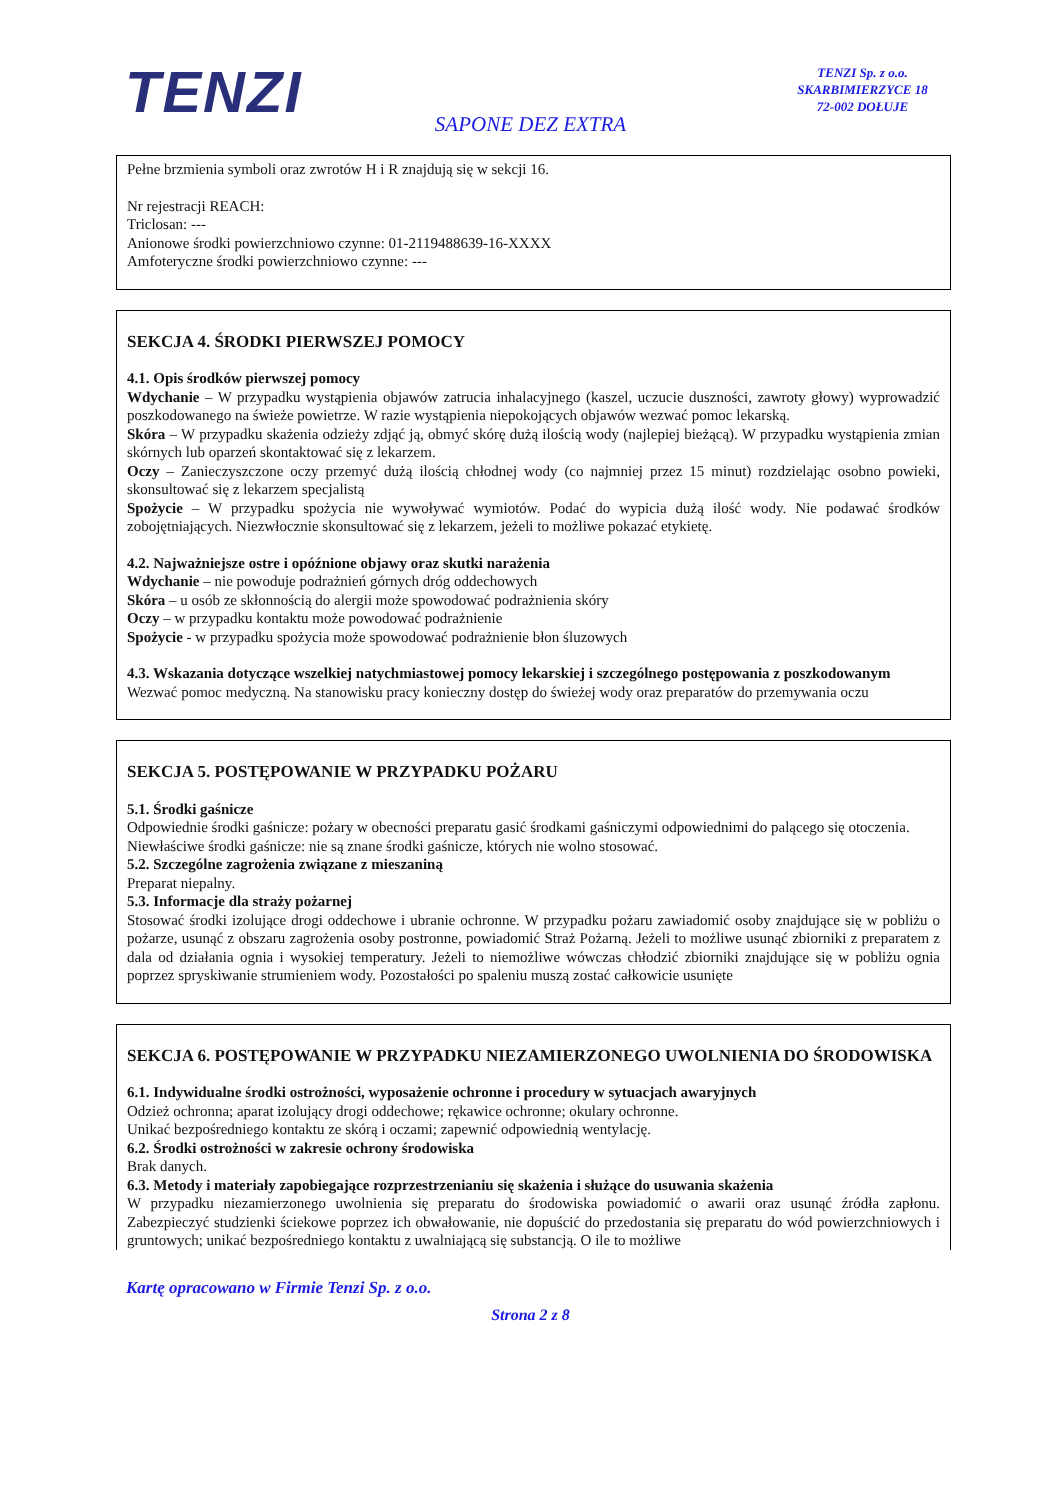TENZI
TENZI Sp. z o.o.
SKARBIMIERZYCE 18
72-002 DOŁUJE
SAPONE DEZ EXTRA
Pełne brzmienia symboli oraz zwrotów H i R znajdują się w sekcji 16.
Nr rejestracji REACH:
Triclosan: ---
Anionowe środki powierzchniowo czynne: 01-2119488639-16-XXXX
Amfoteryczne środki powierzchniowo czynne: ---
SEKCJA 4. ŚRODKI PIERWSZEJ POMOCY
4.1. Opis środków pierwszej pomocy
Wdychanie – W przypadku wystąpienia objawów zatrucia inhalacyjnego (kaszel, uczucie duszności, zawroty głowy) wyprowadzić poszkodowanego na świeże powietrze. W razie wystąpienia niepokojących objawów wezwać pomoc lekarską.
Skóra – W przypadku skażenia odzieży zdjąć ją, obmyć skórę dużą ilością wody (najlepiej bieżącą). W przypadku wystąpienia zmian skórnych lub oparzeń skontaktować się z lekarzem.
Oczy – Zanieczyszczone oczy przemyć dużą ilością chłodnej wody (co najmniej przez 15 minut) rozdzielając osobno powieki, skonsultować się z lekarzem specjalistą
Spożycie – W przypadku spożycia nie wywoływać wymiotów. Podać do wypicia dużą ilość wody. Nie podawać środków zobojętniających. Niezwłocznie skonsultować się z lekarzem, jeżeli to możliwe pokazać etykietę.
4.2. Najważniejsze ostre i opóźnione objawy oraz skutki narażenia
Wdychanie – nie powoduje podrażnień górnych dróg oddechowych
Skóra – u osób ze skłonnością do alergii może spowodować podrażnienia skóry
Oczy – w przypadku kontaktu może powodować podrażnienie
Spożycie - w przypadku spożycia może spowodować podrażnienie błon śluzowych
4.3. Wskazania dotyczące wszelkiej natychmiastowej pomocy lekarskiej i szczególnego postępowania z poszkodowanym
Wezwać pomoc medyczną. Na stanowisku pracy konieczny dostęp do świeżej wody oraz preparatów do przemywania oczu
SEKCJA 5. POSTĘPOWANIE W PRZYPADKU POŻARU
5.1. Środki gaśnicze
Odpowiednie środki gaśnicze: pożary w obecności preparatu gasić środkami gaśniczymi odpowiednimi do palącego się otoczenia.
Niewłaściwe środki gaśnicze: nie są znane środki gaśnicze, których nie wolno stosować.
5.2. Szczególne zagrożenia związane z mieszaniną
Preparat niepalny.
5.3. Informacje dla straży pożarnej
Stosować środki izolujące drogi oddechowe i ubranie ochronne. W przypadku pożaru zawiadomić osoby znajdujące się w pobliżu o pożarze, usunąć z obszaru zagrożenia osoby postronne, powiadomić Straż Pożarną. Jeżeli to możliwe usunąć zbiorniki z preparatem z dala od działania ognia i wysokiej temperatury. Jeżeli to niemożliwe wówczas chłodzić zbiorniki znajdujące się w pobliżu ognia poprzez spryskiwanie strumieniem wody. Pozostałości po spaleniu muszą zostać całkowicie usunięte
SEKCJA 6. POSTĘPOWANIE W PRZYPADKU NIEZAMIERZONEGO UWOLNIENIA DO ŚRODOWISKA
6.1. Indywidualne środki ostrożności, wyposażenie ochronne i procedury w sytuacjach awaryjnych
Odzież ochronna; aparat izolujący drogi oddechowe; rękawice ochronne; okulary ochronne.
Unikać bezpośredniego kontaktu ze skórą i oczami; zapewnić odpowiednią wentylację.
6.2. Środki ostrożności w zakresie ochrony środowiska
Brak danych.
6.3. Metody i materiały zapobiegające rozprzestrzenianiu się skażenia i służące do usuwania skażenia
W przypadku niezamierzonego uwolnienia się preparatu do środowiska powiadomić o awarii oraz usunąć źródła zapłonu. Zabezpieczyć studzienki ściekowe poprzez ich obwałowanie, nie dopuścić do przedostania się preparatu do wód powierzchniowych i gruntowych; unikać bezpośredniego kontaktu z uwalniającą się substancją. O ile to możliwe
Kartę opracowano w Firmie Tenzi Sp. z o.o.
Strona 2 z 8